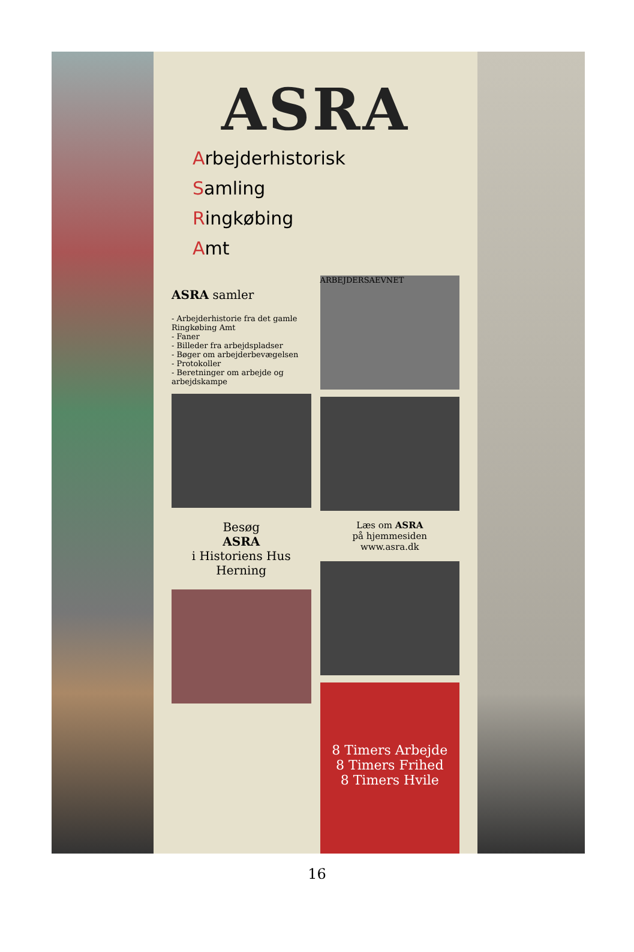ASRA
Arbejderhistorisk
Samling
Ringkøbing
Amt
ASRA samler
- Arbejderhistorie fra det gamle Ringkøbing Amt
- Faner
- Billeder fra arbejdspladser
- Bøger om arbejderbevægelsen
- Protokoller
- Beretninger om arbejde og arbejdskampe
Besøg
ASRA
i Historiens Hus
Herning
ARBEJDERSAEVNET
Læs om ASRA
på hjemmesiden
www.asra.dk
8 Timers Arbejde
8 Timers Frihed
8 Timers Hvile
16